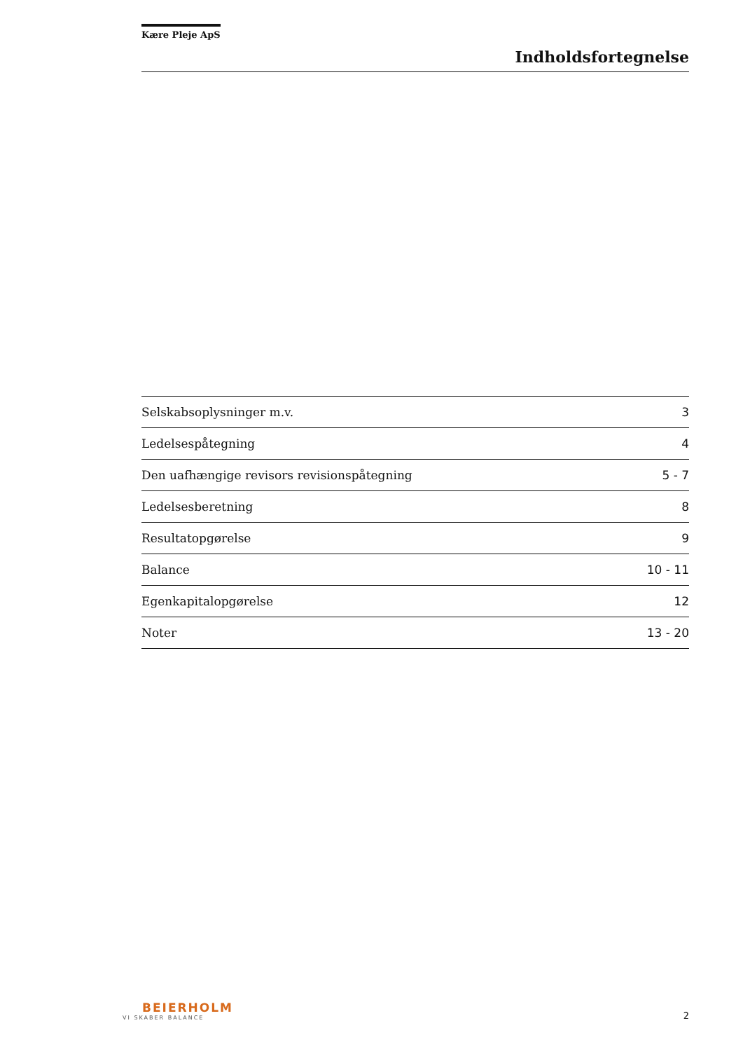Kære Pleje ApS
Indholdsfortegnelse
| Selskabsoplysninger m.v. | 3 |
| Ledelsespåtegning | 4 |
| Den uafhængige revisors revisionspåtegning | 5 - 7 |
| Ledelsesberetning | 8 |
| Resultatopgørelse | 9 |
| Balance | 10 - 11 |
| Egenkapitalopgørelse | 12 |
| Noter | 13 - 20 |
BEIERHOLM
VI SKABER BALANCE
2